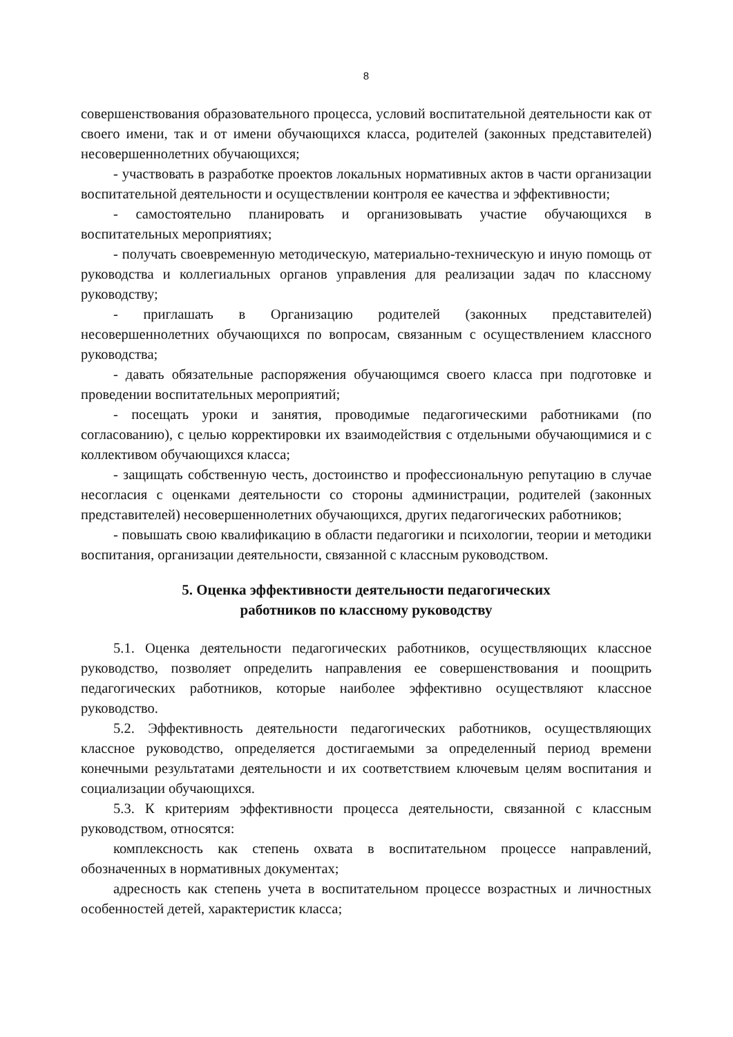8
совершенствования образовательного процесса, условий воспитательной деятельности как от своего имени, так и от имени обучающихся класса, родителей (законных представителей) несовершеннолетних обучающихся;
- участвовать в разработке проектов локальных нормативных актов в части организации воспитательной деятельности и осуществлении контроля ее качества и эффективности;
- самостоятельно планировать и организовывать участие обучающихся в воспитательных мероприятиях;
- получать своевременную методическую, материально-техническую и иную помощь от руководства и коллегиальных органов управления для реализации задач по классному руководству;
- приглашать в Организацию родителей (законных представителей) несовершеннолетних обучающихся по вопросам, связанным с осуществлением классного руководства;
- давать обязательные распоряжения обучающимся своего класса при подготовке и проведении воспитательных мероприятий;
- посещать уроки и занятия, проводимые педагогическими работниками (по согласованию), с целью корректировки их взаимодействия с отдельными обучающимися и с коллективом обучающихся класса;
- защищать собственную честь, достоинство и профессиональную репутацию в случае несогласия с оценками деятельности со стороны администрации, родителей (законных представителей) несовершеннолетних обучающихся, других педагогических работников;
- повышать свою квалификацию в области педагогики и психологии, теории и методики воспитания, организации деятельности, связанной с классным руководством.
5. Оценка эффективности деятельности педагогических
работников по классному руководству
5.1. Оценка деятельности педагогических работников, осуществляющих классное руководство, позволяет определить направления ее совершенствования и поощрить педагогических работников, которые наиболее эффективно осуществляют классное руководство.
5.2. Эффективность деятельности педагогических работников, осуществляющих классное руководство, определяется достигаемыми за определенный период времени конечными результатами деятельности и их соответствием ключевым целям воспитания и социализации обучающихся.
5.3. К критериям эффективности процесса деятельности, связанной с классным руководством, относятся:
комплексность как степень охвата в воспитательном процессе направлений, обозначенных в нормативных документах;
адресность как степень учета в воспитательном процессе возрастных и личностных особенностей детей, характеристик класса;